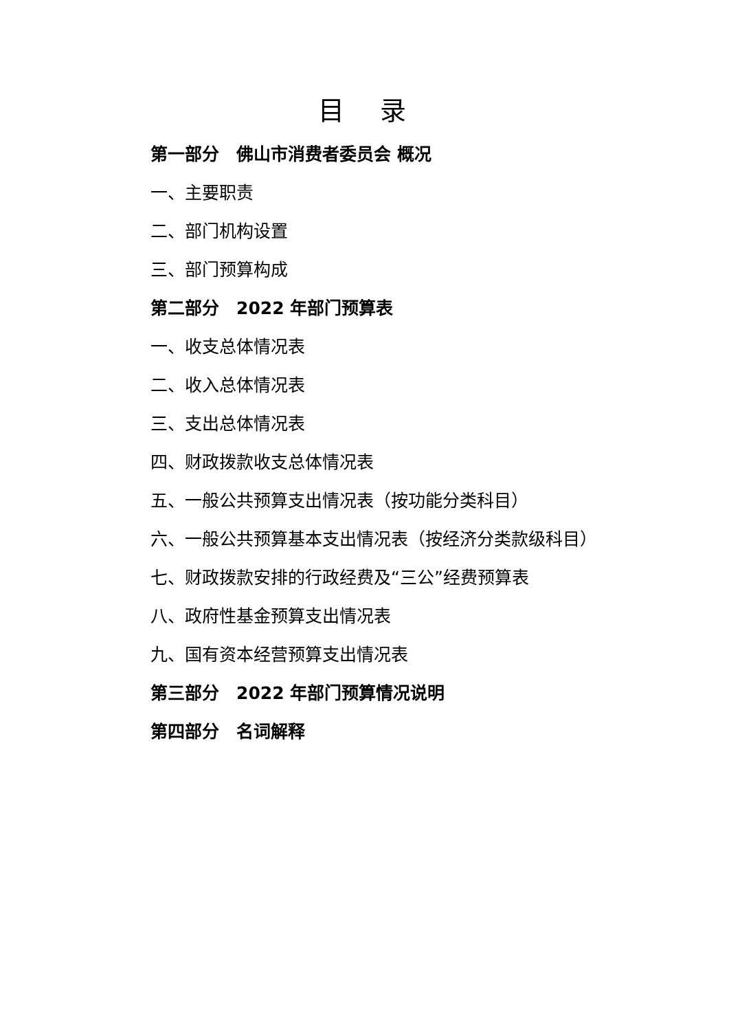目 录
第一部分　佛山市消费者委员会 概况
一、主要职责
二、部门机构设置
三、部门预算构成
第二部分　2022 年部门预算表
一、收支总体情况表
二、收入总体情况表
三、支出总体情况表
四、财政拨款收支总体情况表
五、一般公共预算支出情况表（按功能分类科目）
六、一般公共预算基本支出情况表（按经济分类款级科目）
七、财政拨款安排的行政经费及“三公”经费预算表
八、政府性基金预算支出情况表
九、国有资本经营预算支出情况表
第三部分　2022 年部门预算情况说明
第四部分　名词解释